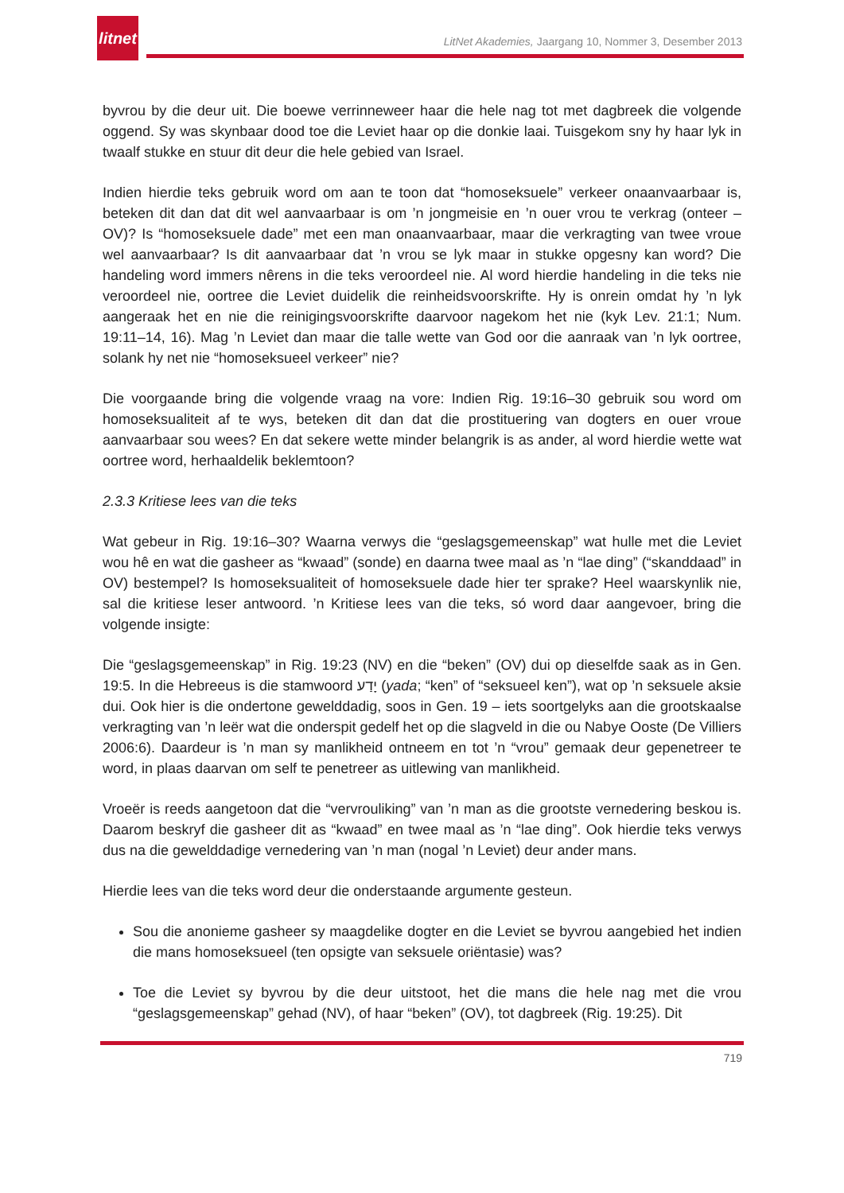litnet
LitNet Akademies, Jaargang 10, Nommer 3, Desember 2013
byvrou by die deur uit. Die boewe verrinneweer haar die hele nag tot met dagbreek die volgende oggend. Sy was skynbaar dood toe die Leviet haar op die donkie laai. Tuisgekom sny hy haar lyk in twaalf stukke en stuur dit deur die hele gebied van Israel.
Indien hierdie teks gebruik word om aan te toon dat “homoseksuele” verkeer onaanvaarbaar is, beteken dit dan dat dit wel aanvaarbaar is om ’n jongmeisie en ’n ouer vrou te verkrag (onteer – OV)? Is “homoseksuele dade” met een man onaanvaarbaar, maar die verkragting van twee vroue wel aanvaarbaar? Is dit aanvaarbaar dat ’n vrou se lyk maar in stukke opgesny kan word? Die handeling word immers nêrens in die teks veroordeel nie. Al word hierdie handeling in die teks nie veroordeel nie, oortree die Leviet duidelik die reinheidsvoorskrifte. Hy is onrein omdat hy ’n lyk aangeraak het en nie die reinigingsvoorskrifte daarvoor nagekom het nie (kyk Lev. 21:1; Num. 19:11–14, 16). Mag ’n Leviet dan maar die talle wette van God oor die aanraak van ’n lyk oortree, solank hy net nie “homoseksueel verkeer” nie?
Die voorgaande bring die volgende vraag na vore: Indien Rig. 19:16–30 gebruik sou word om homoseksualiteit af te wys, beteken dit dan dat die prostituering van dogters en ouer vroue aanvaarbaar sou wees? En dat sekere wette minder belangrik is as ander, al word hierdie wette wat oortree word, herhaaldelik beklemtoon?
2.3.3 Kritiese lees van die teks
Wat gebeur in Rig. 19:16–30? Waarna verwys die “geslagsgemeenskap” wat hulle met die Leviet wou hê en wat die gasheer as “kwaad” (sonde) en daarna twee maal as ’n “lae ding” (“skanddaad” in OV) bestempel? Is homoseksualiteit of homoseksuele dade hier ter sprake? Heel waarskynlik nie, sal die kritiese leser antwoord. ’n Kritiese lees van die teks, só word daar aangevoer, bring die volgende insigte:
Die “geslagsgemeenskap” in Rig. 19:23 (NV) en die “beken” (OV) dui op dieselfde saak as in Gen. 19:5. In die Hebreeus is die stamwoord יָדַע (yada; “ken” of “seksueel ken”), wat op ’n seksuele aksie dui. Ook hier is die ondertone gewelddadig, soos in Gen. 19 – iets soortgelyks aan die grootskaalse verkragting van ’n leër wat die onderspit gedelf het op die slagveld in die ou Nabye Ooste (De Villiers 2006:6). Daardeur is ’n man sy manlikheid ontneem en tot ’n “vrou” gemaak deur gepenetreer te word, in plaas daarvan om self te penetreer as uitlewing van manlikheid.
Vroeër is reeds aangetoon dat die “vervrouliking” van ’n man as die grootste vernedering beskou is. Daarom beskryf die gasheer dit as “kwaad” en twee maal as ’n “lae ding”. Ook hierdie teks verwys dus na die gewelddadige vernedering van ’n man (nogal ’n Leviet) deur ander mans.
Hierdie lees van die teks word deur die onderstaande argumente gesteun.
Sou die anonieme gasheer sy maagdelike dogter en die Leviet se byvrou aangebied het indien die mans homoseksueel (ten opsigte van seksuele oriëntasie) was?
Toe die Leviet sy byvrou by die deur uitstoot, het die mans die hele nag met die vrou “geslagsgemeenskap” gehad (NV), of haar “beken” (OV), tot dagbreek (Rig. 19:25). Dit
719